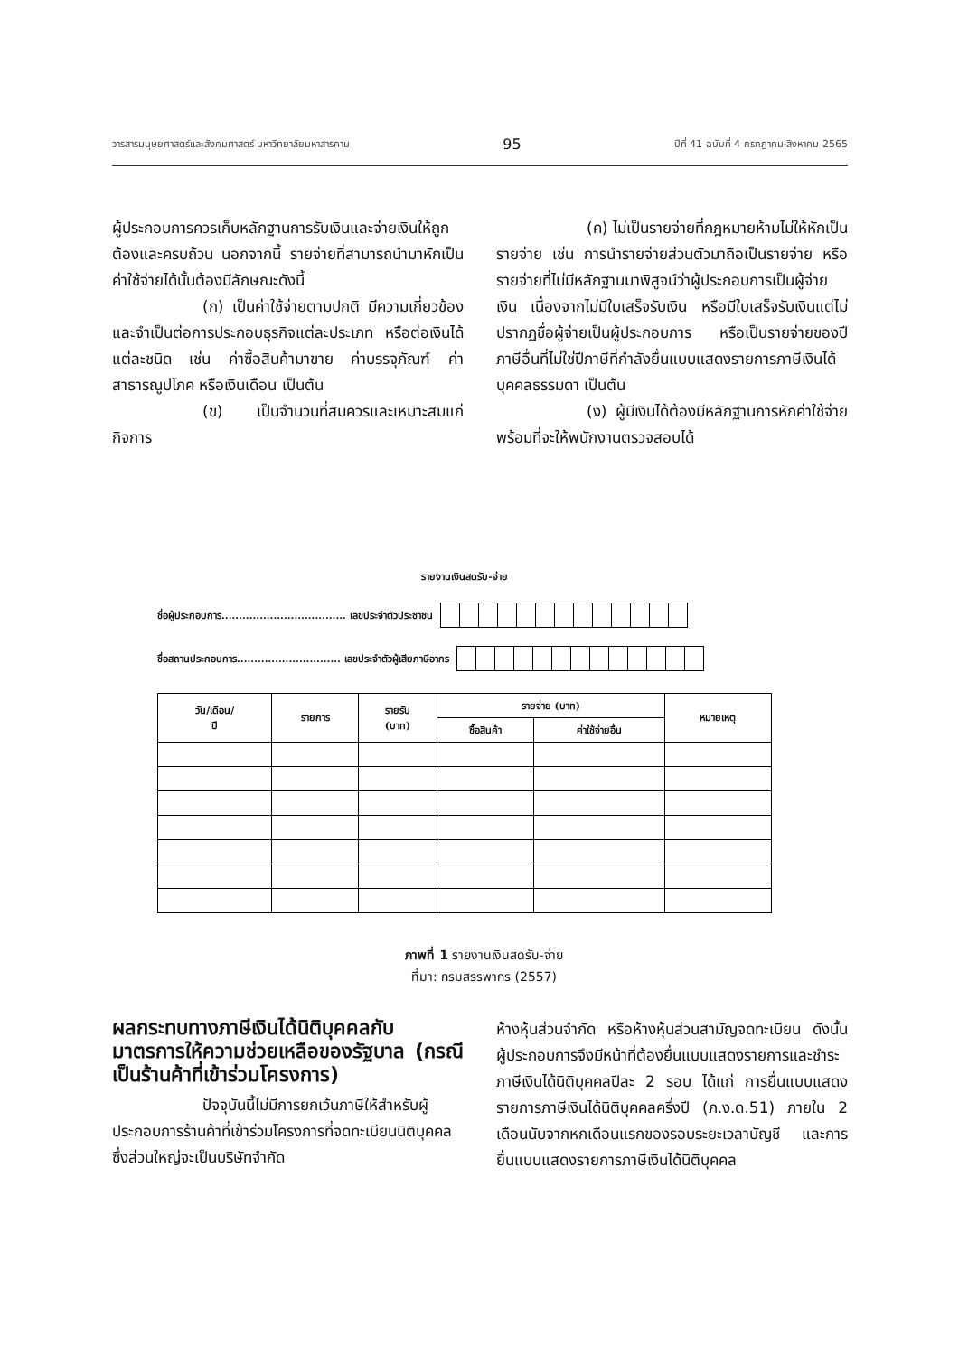วารสารมนุษยศาสตร์และสังคมศาสตร์ มหาวิทยาลัยมหาสารคาม 95 ปีที่ 41 ฉบับที่ 4 กรกฎาคม-สิงหาคม 2565
ผู้ประกอบการควรเก็บหลักฐานการรับเงินและจ่ายเงินให้ถูกต้องและครบถ้วน นอกจากนี้ รายจ่ายที่สามารถนำมาหักเป็นค่าใช้จ่ายได้นั้นต้องมีลักษณะดังนี้
(ก) เป็นค่าใช้จ่ายตามปกติ มีความเกี่ยวข้องและจำเป็นต่อการประกอบธุรกิจแต่ละประเภท หรือต่อเงินได้แต่ละชนิด เช่น ค่าซื้อสินค้ามาขาย ค่าบรรจุภัณฑ์ ค่าสาธารณูปโภค หรือเงินเดือน เป็นต้น
(ข) เป็นจำนวนที่สมควรและเหมาะสมแก่กิจการ
(ค) ไม่เป็นรายจ่ายที่กฎหมายห้ามไม่ให้หักเป็นรายจ่าย เช่น การนำรายจ่ายส่วนตัวมาถือเป็นรายจ่าย หรือรายจ่ายที่ไม่มีหลักฐานมาพิสูจน์ว่าผู้ประกอบการเป็นผู้จ่ายเงิน เนื่องจากไม่มีใบเสร็จรับเงิน หรือมีใบเสร็จรับเงินแต่ไม่ปรากฏชื่อผู้จ่ายเป็นผู้ประกอบการ หรือเป็นรายจ่ายของปีภาษีอื่นที่ไม่ใช่ปีภาษีที่กำลังยื่นแบบแสดงรายการภาษีเงินได้บุคคลธรรมดา เป็นต้น
(ง) ผู้มีเงินได้ต้องมีหลักฐานการหักค่าใช้จ่ายพร้อมที่จะให้พนักงานตรวจสอบได้
รายงานเงินสดรับ-จ่าย
ชื่อผู้ประกอบการ.................................... เลขประจำตัวประชาชน
ชื่อสถานประกอบการ.............................. เลขประจำตัวผู้เสียภาษีอากร
| วัน/เดือน/ ปี | รายการ | รายรับ (บาท) | รายจ่าย (บาท) | | หมายเหตุ |
| --- | --- | --- | --- | --- | --- |
| | | | ซื้อสินค้า | ค่าใช้จ่ายอื่น | |
ภาพที่ 1 รายงานเงินสดรับ-จ่าย
ที่มา: กรมสรรพากร (2557)
ผลกระทบทางภาษีเงินได้นิติบุคคลกับมาตรการให้ความช่วยเหลือของรัฐบาล (กรณีเป็นร้านค้าที่เข้าร่วมโครงการ)
ปัจจุบันนี้ไม่มีการยกเว้นภาษีให้สำหรับผู้ประกอบการร้านค้าที่เข้าร่วมโครงการที่จดทะเบียนนิติบุคคล ซึ่งส่วนใหญ่จะเป็นบริษัทจำกัด
ห้างหุ้นส่วนจำกัด หรือห้างหุ้นส่วนสามัญจดทะเบียน ดังนั้น ผู้ประกอบการจึงมีหน้าที่ต้องยื่นแบบแสดงรายการและชำระภาษีเงินได้นิติบุคคลปีละ 2 รอบ ได้แก่ การยื่นแบบแสดงรายการภาษีเงินได้นิติบุคคลครึ่งปี (ภ.ง.ด.51) ภายใน 2 เดือนนับจากหกเดือนแรกของรอบระยะเวลาบัญชี และการยื่นแบบแสดงรายการภาษีเงินได้นิติบุคคล